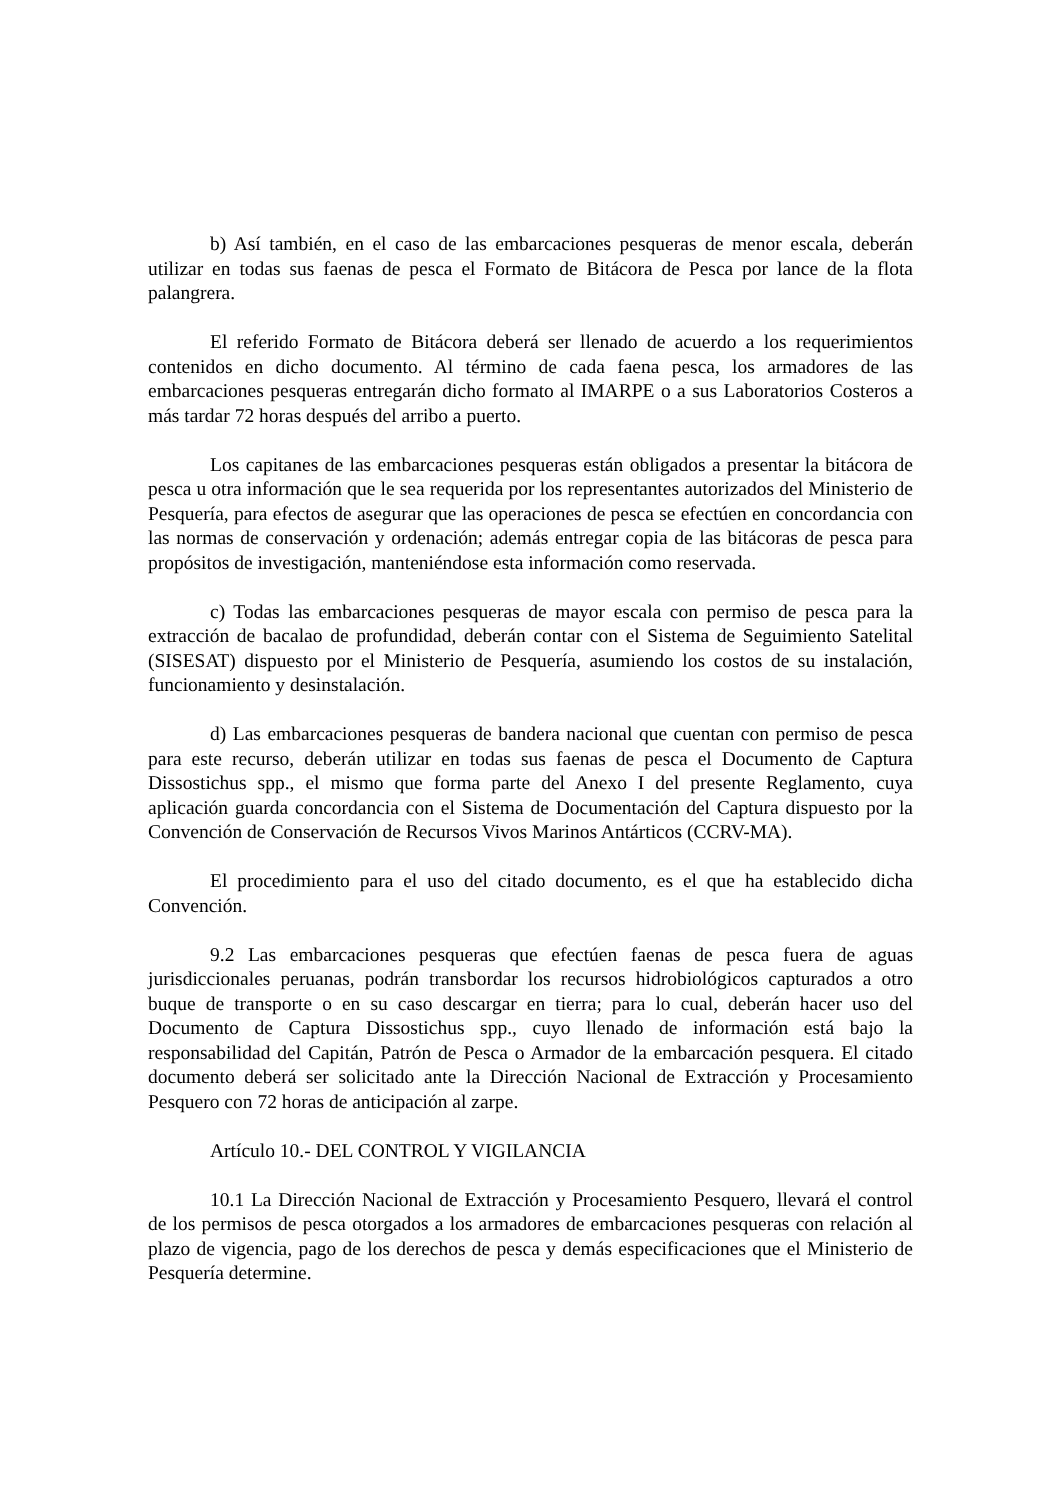b) Así también, en el caso de las embarcaciones pesqueras de menor escala, deberán utilizar en todas sus faenas de pesca el Formato de Bitácora de Pesca por lance de la flota palangrera.
El referido Formato de Bitácora deberá ser llenado de acuerdo a los requerimientos contenidos en dicho documento. Al término de cada faena pesca, los armadores de las embarcaciones pesqueras entregarán dicho formato al IMARPE o a sus Laboratorios Costeros a más tardar 72 horas después del arribo a puerto.
Los capitanes de las embarcaciones pesqueras están obligados a presentar la bitácora de pesca u otra información que le sea requerida por los representantes autorizados del Ministerio de Pesquería, para efectos de asegurar que las operaciones de pesca se efectúen en concordancia con las normas de conservación y ordenación; además entregar copia de las bitácoras de pesca para propósitos de investigación, manteniéndose esta información como reservada.
c) Todas las embarcaciones pesqueras de mayor escala con permiso de pesca para la extracción de bacalao de profundidad, deberán contar con el Sistema de Seguimiento Satelital (SISESAT) dispuesto por el Ministerio de Pesquería, asumiendo los costos de su instalación, funcionamiento y desinstalación.
d) Las embarcaciones pesqueras de bandera nacional que cuentan con permiso de pesca para este recurso, deberán utilizar en todas sus faenas de pesca el Documento de Captura Dissostichus spp., el mismo que forma parte del Anexo I del presente Reglamento, cuya aplicación guarda concordancia con el Sistema de Documentación del Captura dispuesto por la Convención de Conservación de Recursos Vivos Marinos Antárticos (CCRV-MA).
El procedimiento para el uso del citado documento, es el que ha establecido dicha Convención.
9.2 Las embarcaciones pesqueras que efectúen faenas de pesca fuera de aguas jurisdiccionales peruanas, podrán transbordar los recursos hidrobiológicos capturados a otro buque de transporte o en su caso descargar en tierra; para lo cual, deberán hacer uso del Documento de Captura Dissostichus spp., cuyo llenado de información está bajo la responsabilidad del Capitán, Patrón de Pesca o Armador de la embarcación pesquera. El citado documento deberá ser solicitado ante la Dirección Nacional de Extracción y Procesamiento Pesquero con 72 horas de anticipación al zarpe.
Artículo 10.- DEL CONTROL Y VIGILANCIA
10.1 La Dirección Nacional de Extracción y Procesamiento Pesquero, llevará el control de los permisos de pesca otorgados a los armadores de embarcaciones pesqueras con relación al plazo de vigencia, pago de los derechos de pesca y demás especificaciones que el Ministerio de Pesquería determine.